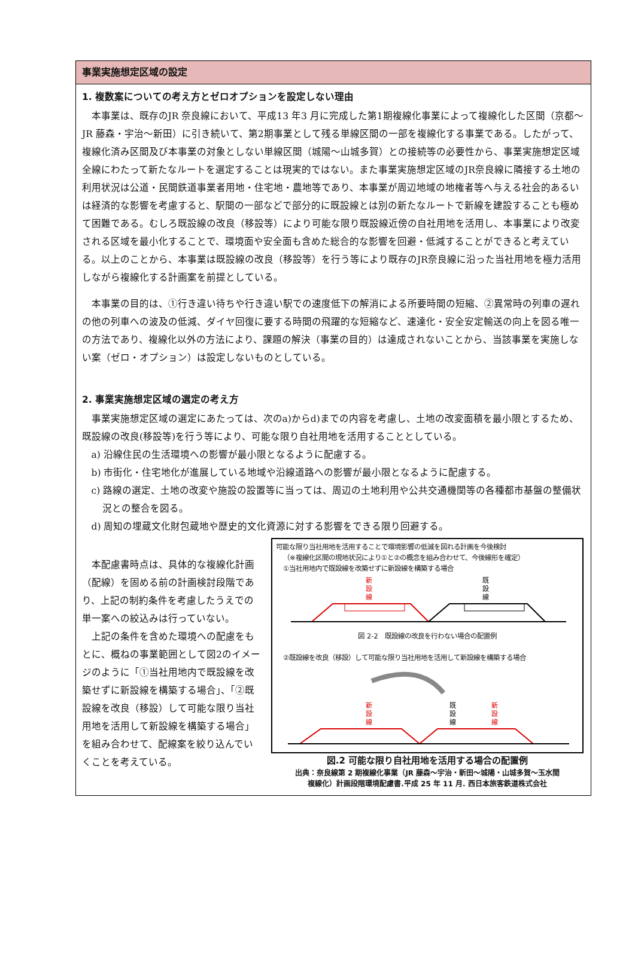事業実施想定区域の設定
1. 複数案についての考え方とゼロオプションを設定しない理由
本事業は、既存のJR 奈良線において、平成13 年3 月に完成した第1期複線化事業によって複線化した区間（京都～JR 藤森・宇治～新田）に引き続いて、第2期事業として残る単線区間の一部を複線化する事業である。したがって、複線化済み区間及び本事業の対象としない単線区間（城陽～山城多賀）との接続等の必要性から、事業実施想定区域全線にわたって新たなルートを選定することは現実的ではない。また事業実施想定区域のJR奈良線に隣接する土地の利用状況は公道・民間鉄道事業者用地・住宅地・農地等であり、本事業が周辺地域の地権者等へ与える社会的あるいは経済的な影響を考慮すると、駅間の一部などで部分的に既設線とは別の新たなルートで新線を建設することも極めて困難である。むしろ既設線の改良（移設等）により可能な限り既設線近傍の自社用地を活用し、本事業により改変される区域を最小化することで、環境面や安全面も含めた総合的な影響を回避・低減することができると考えている。以上のことから、本事業は既設線の改良（移設等）を行う等により既存のJR奈良線に沿った当社用地を極力活用しながら複線化する計画案を前提としている。
本事業の目的は、①行き違い待ちや行き違い駅での速度低下の解消による所要時間の短縮、②異常時の列車の遅れの他の列車への波及の低減、ダイヤ回復に要する時間の飛躍的な短縮など、速達化・安全安定輸送の向上を図る唯一の方法であり、複線化以外の方法により、課題の解決（事業の目的）は達成されないことから、当該事業を実施しない案（ゼロ・オプション）は設定しないものとしている。
2. 事業実施想定区域の選定の考え方
事業実施想定区域の選定にあたっては、次のa)からd)までの内容を考慮し、土地の改変面積を最小限とするため、既設線の改良(移設等)を行う等により、可能な限り自社用地を活用することとしている。
a) 沿線住民の生活環境への影響が最小限となるように配慮する。
b) 市街化・住宅地化が進展している地域や沿線道路への影響が最小限となるように配慮する。
c) 路線の選定、土地の改変や施設の設置等に当っては、周辺の土地利用や公共交通機関等の各種都市基盤の整備状況との整合を図る。
d) 周知の埋蔵文化財包蔵地や歴史的文化資源に対する影響をできる限り回避する。
本配慮書時点は、具体的な複線化計画（配線）を固める前の計画検討段階であり、上記の制約条件を考慮したうえでの単一案への絞込みは行っていない。
上記の条件を含めた環境への配慮をもとに、概ねの事業範囲として図2のイメージのように「①当社用地内で既設線を改築せずに新設線を構築する場合」、「②既設線を改良（移設）して可能な限り当社用地を活用して新設線を構築する場合」を組み合わせて、配線案を絞り込んでいくことを考えている。
可能な限り当社用地を活用することで環境影響の低減を図れる計画を今後検討
（※複線化区間の現地状況により①と②の概念を組み合わせて、今後線形を確定）
①当社用地内で既設線を改築せずに新設線を構築する場合
新
設
線
既
設
線
図 2-2　既設線の改良を行わない場合の配置例
②既設線を改良（移設）して可能な限り当社用地を活用して新設線を構築する場合
新
設
線
既
設
線
新
設
線
図.2 可能な限り自社用地を活用する場合の配置例
出典：奈良線第 2 期複線化事業（JR 藤森～宇治・新田～城陽・山城多賀～玉水間
複線化）計画段階環境配慮書.平成 25 年 11 月. 西日本旅客鉄道株式会社